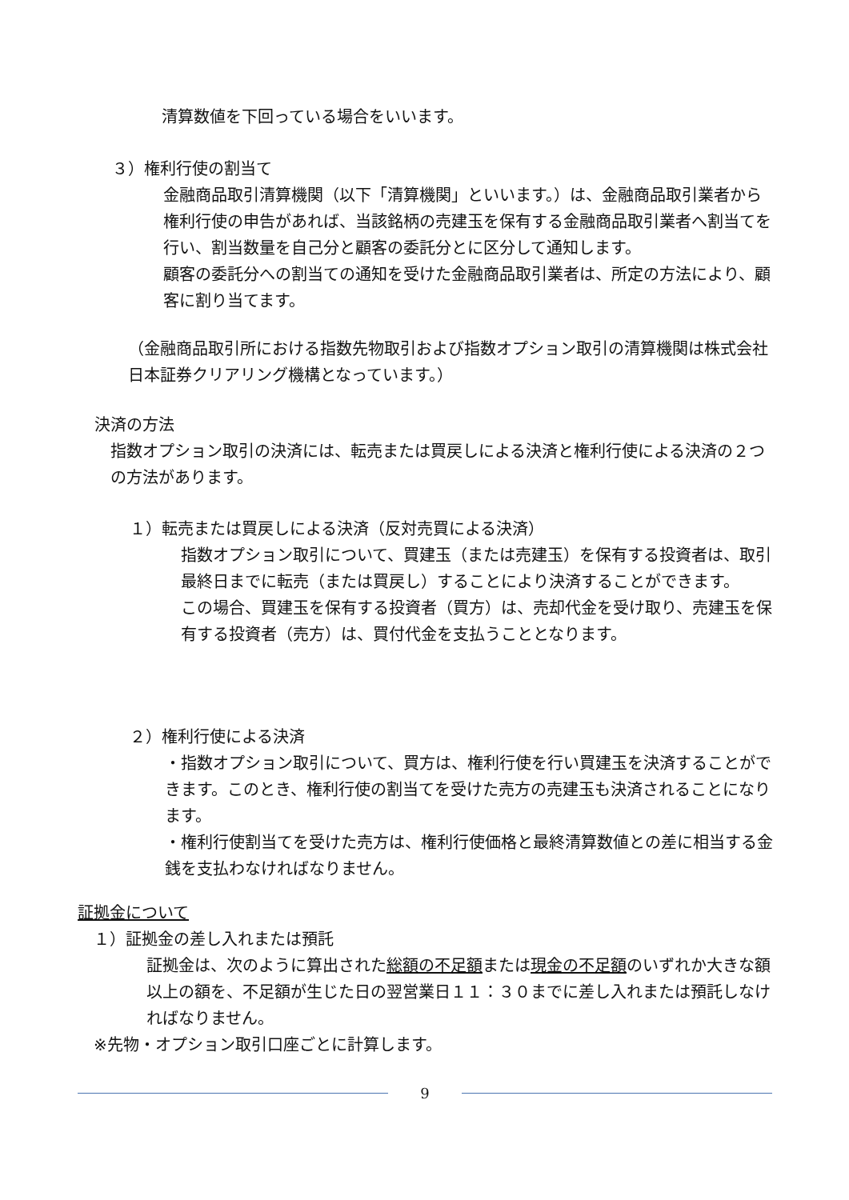清算数値を下回っている場合をいいます。
３）権利行使の割当て
金融商品取引清算機関（以下「清算機関」といいます。）は、金融商品取引業者から権利行使の申告があれば、当該銘柄の売建玉を保有する金融商品取引業者へ割当てを行い、割当数量を自己分と顧客の委託分とに区分して通知します。
顧客の委託分への割当ての通知を受けた金融商品取引業者は、所定の方法により、顧客に割り当てます。
（金融商品取引所における指数先物取引および指数オプション取引の清算機関は株式会社日本証券クリアリング機構となっています。）
決済の方法
指数オプション取引の決済には、転売または買戻しによる決済と権利行使による決済の２つの方法があります。
１）転売または買戻しによる決済（反対売買による決済）
指数オプション取引について、買建玉（または売建玉）を保有する投資者は、取引最終日までに転売（または買戻し）することにより決済することができます。
この場合、買建玉を保有する投資者（買方）は、売却代金を受け取り、売建玉を保有する投資者（売方）は、買付代金を支払うこととなります。
２）権利行使による決済
・指数オプション取引について、買方は、権利行使を行い買建玉を決済することができます。このとき、権利行使の割当てを受けた売方の売建玉も決済されることになります。
・権利行使割当てを受けた売方は、権利行使価格と最終清算数値との差に相当する金銭を支払わなければなりません。
証拠金について
１）証拠金の差し入れまたは預託
証拠金は、次のように算出された総額の不足額または現金の不足額のいずれか大きな額以上の額を、不足額が生じた日の翌営業日１１：３０までに差し入れまたは預託しなければなりません。
※先物・オプション取引口座ごとに計算します。
9